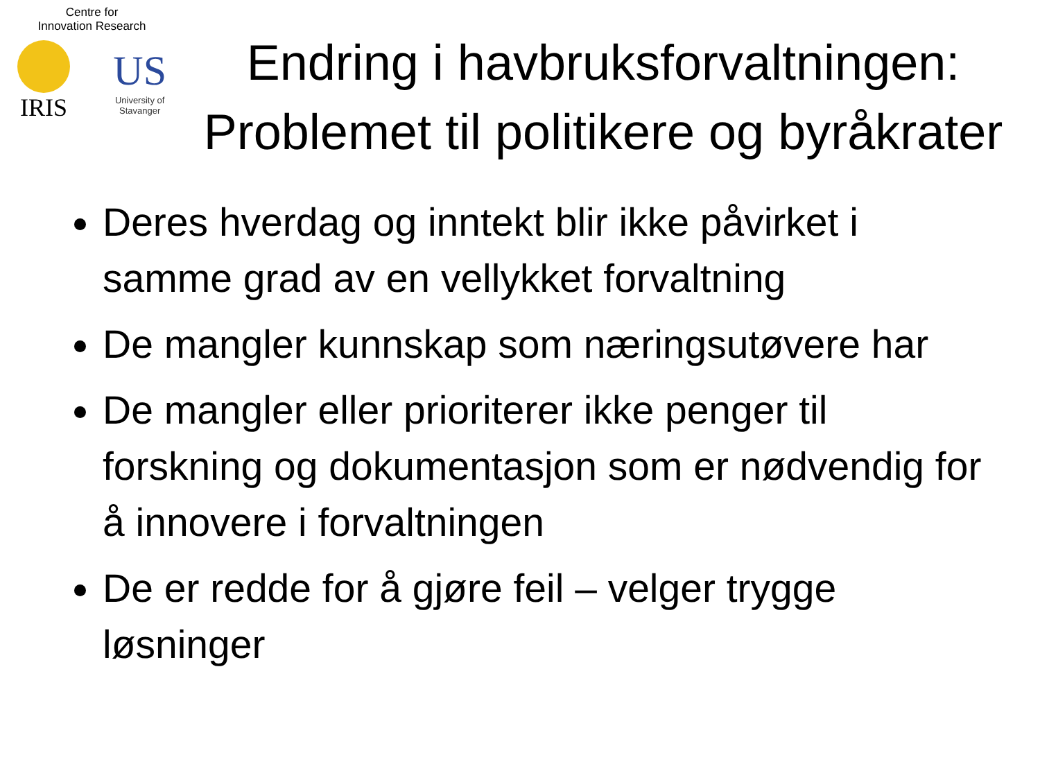Centre for
Innovation Research
IRIS
US
University of
Stavanger
Endring i havbruksforvaltningen: Problemet til politikere og byråkrater
Deres hverdag og inntekt blir ikke påvirket i samme grad av en vellykket forvaltning
De mangler kunnskap som næringsutøvere har
De mangler eller prioriterer ikke penger til forskning og dokumentasjon som er nødvendig for å innovere i forvaltningen
De er redde for å gjøre feil – velger trygge løsninger